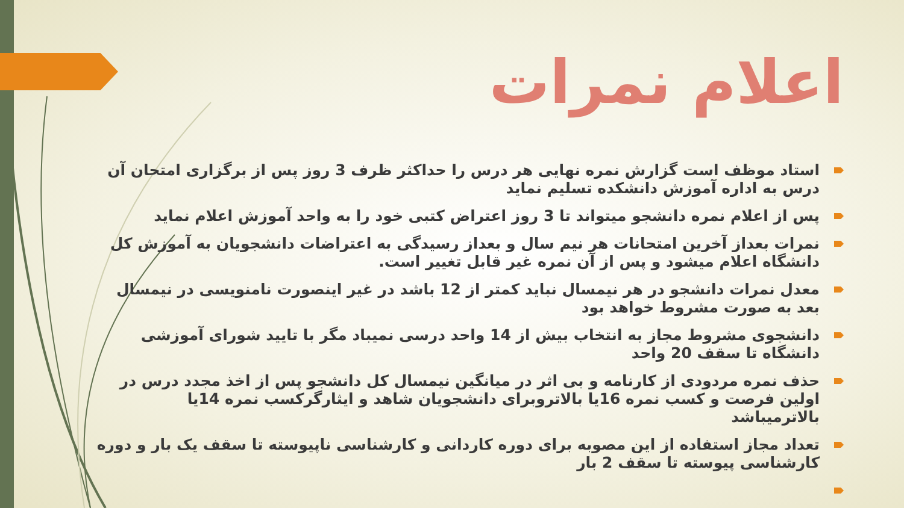اعلام نمرات
استاد موظف است گزارش نمره نهایی هر درس را حداکثر ظرف 3 روز پس از برگزاری امتحان آن درس به اداره آموزش دانشکده تسلیم نماید
پس از اعلام نمره دانشجو میتواند تا 3 روز اعتراض کتبی خود را به واحد آموزش اعلام نماید
نمرات بعداز آخرین امتحانات هر نیم سال و بعداز رسیدگی به اعتراضات دانشجویان به آموزش کل دانشگاه اعلام میشود و پس از آن نمره غیر قابل تغییر است.
معدل نمرات دانشجو در هر نیمسال نباید کمتر از 12 باشد در غیر اینصورت نامنویسی در نیمسال بعد به صورت مشروط خواهد بود
دانشجوی مشروط مجاز به انتخاب بیش از 14 واحد درسی نمیباد مگر با تایید شورای آموزشی دانشگاه تا سقف 20 واحد
حذف نمره مردودی از کارنامه و بی اثر در میانگین نیمسال کل دانشجو پس از اخذ مجدد درس در اولین فرصت و کسب نمره 16یا بالاتروبرای دانشجویان شاهد و ایثارگرکسب نمره 14یا بالاترمیباشد
تعداد مجاز استفاده از این مصوبه برای دوره کاردانی و کارشناسی ناپیوسته تا سقف یک بار و دوره کارشناسی پیوسته تا سقف 2 بار